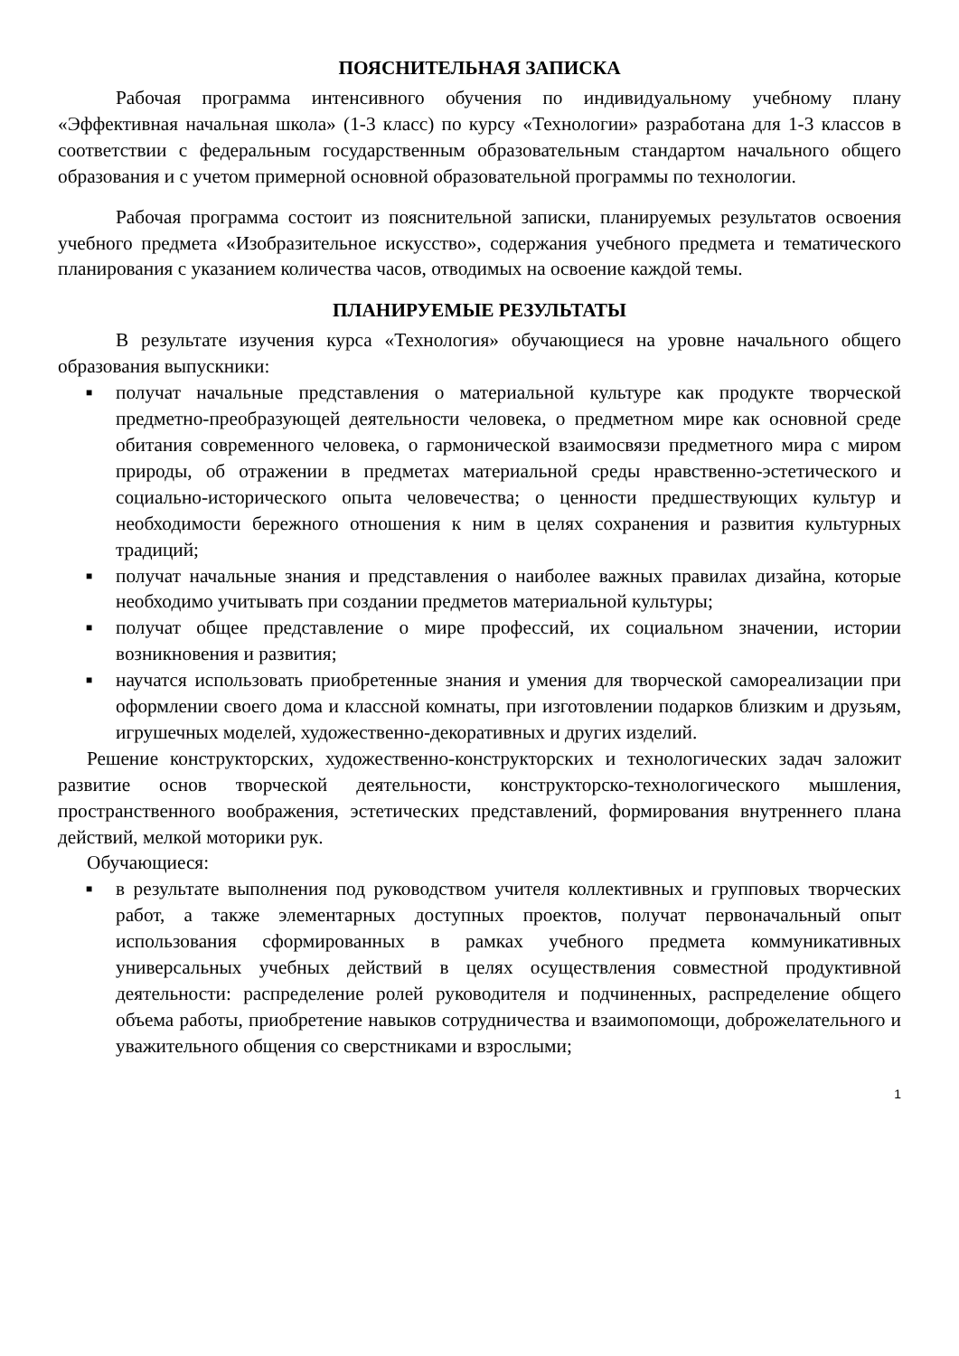ПОЯСНИТЕЛЬНАЯ ЗАПИСКА
Рабочая программа интенсивного обучения по индивидуальному учебному плану «Эффективная начальная школа» (1-3 класс) по курсу «Технологии» разработана для 1-3 классов в соответствии с федеральным государственным образовательным стандартом начального общего образования и с учетом примерной основной образовательной программы по технологии.
Рабочая программа состоит из пояснительной записки, планируемых результатов освоения учебного предмета «Изобразительное искусство», содержания учебного предмета и тематического планирования с указанием количества часов, отводимых на освоение каждой темы.
ПЛАНИРУЕМЫЕ РЕЗУЛЬТАТЫ
В результате изучения курса «Технология» обучающиеся на уровне начального общего образования выпускники:
■ получат начальные представления о материальной культуре как продукте творческой предметно-преобразующей деятельности человека, о предметном мире как основной среде обитания современного человека, о гармонической взаимосвязи предметного мира с миром природы, об отражении в предметах материальной среды нравственно-эстетического и социально-исторического опыта человечества; о ценности предшествующих культур и необходимости бережного отношения к ним в целях сохранения и развития культурных традиций;
■ получат начальные знания и представления о наиболее важных правилах дизайна, которые необходимо учитывать при создании предметов материальной культуры;
■ получат общее представление о мире профессий, их социальном значении, истории возникновения и развития;
■ научатся использовать приобретенные знания и умения для творческой самореализации при оформлении своего дома и классной комнаты, при изготовлении подарков близким и друзьям, игрушечных моделей, художественно-декоративных и других изделий.
Решение конструкторских, художественно-конструкторских и технологических задач заложит развитие основ творческой деятельности, конструкторско-технологического мышления, пространственного воображения, эстетических представлений, формирования внутреннего плана действий, мелкой моторики рук.
Обучающиеся:
■ в результате выполнения под руководством учителя коллективных и групповых творческих работ, а также элементарных доступных проектов, получат первоначальный опыт использования сформированных в рамках учебного предмета коммуникативных универсальных учебных действий в целях осуществления совместной продуктивной деятельности: распределение ролей руководителя и подчиненных, распределение общего объема работы, приобретение навыков сотрудничества и взаимопомощи, доброжелательного и уважительного общения со сверстниками и взрослыми;
1